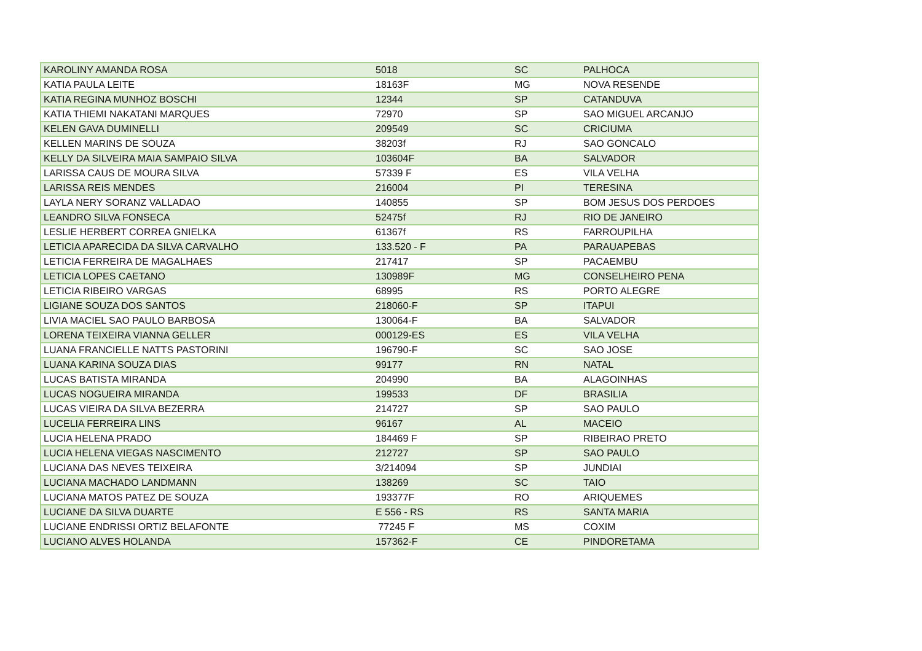| KAROLINY AMANDA ROSA | 5018 | SC | PALHOCA |
| KATIA PAULA LEITE | 18163F | MG | NOVA RESENDE |
| KATIA REGINA MUNHOZ BOSCHI | 12344 | SP | CATANDUVA |
| KATIA THIEMI NAKATANI MARQUES | 72970 | SP | SAO MIGUEL ARCANJO |
| KELEN GAVA DUMINELLI | 209549 | SC | CRICIUMA |
| KELLEN MARINS DE SOUZA | 38203f | RJ | SAO GONCALO |
| KELLY DA SILVEIRA MAIA SAMPAIO SILVA | 103604F | BA | SALVADOR |
| LARISSA CAUS DE MOURA SILVA | 57339 F | ES | VILA VELHA |
| LARISSA REIS MENDES | 216004 | PI | TERESINA |
| LAYLA NERY SORANZ VALLADAO | 140855 | SP | BOM JESUS DOS PERDOES |
| LEANDRO SILVA FONSECA | 52475f | RJ | RIO DE JANEIRO |
| LESLIE HERBERT CORREA GNIELKA | 61367f | RS | FARROUPILHA |
| LETICIA APARECIDA DA SILVA CARVALHO | 133.520 - F | PA | PARAUAPEBAS |
| LETICIA FERREIRA DE MAGALHAES | 217417 | SP | PACAEMBU |
| LETICIA LOPES CAETANO | 130989F | MG | CONSELHEIRO PENA |
| LETICIA RIBEIRO VARGAS | 68995 | RS | PORTO ALEGRE |
| LIGIANE SOUZA DOS SANTOS | 218060-F | SP | ITAPUI |
| LIVIA MACIEL SAO PAULO BARBOSA | 130064-F | BA | SALVADOR |
| LORENA TEIXEIRA VIANNA GELLER | 000129-ES | ES | VILA VELHA |
| LUANA FRANCIELLE NATTS PASTORINI | 196790-F | SC | SAO JOSE |
| LUANA KARINA SOUZA DIAS | 99177 | RN | NATAL |
| LUCAS BATISTA MIRANDA | 204990 | BA | ALAGOINHAS |
| LUCAS NOGUEIRA MIRANDA | 199533 | DF | BRASILIA |
| LUCAS VIEIRA DA SILVA BEZERRA | 214727 | SP | SAO PAULO |
| LUCELIA FERREIRA LINS | 96167 | AL | MACEIO |
| LUCIA HELENA PRADO | 184469 F | SP | RIBEIRAO PRETO |
| LUCIA HELENA VIEGAS NASCIMENTO | 212727 | SP | SAO PAULO |
| LUCIANA DAS NEVES TEIXEIRA | 3/214094 | SP | JUNDIAI |
| LUCIANA MACHADO LANDMANN | 138269 | SC | TAIO |
| LUCIANA MATOS PATEZ DE SOUZA | 193377F | RO | ARIQUEMES |
| LUCIANE DA SILVA DUARTE | E 556 - RS | RS | SANTA MARIA |
| LUCIANE ENDRISSI ORTIZ BELAFONTE | 77245 F | MS | COXIM |
| LUCIANO ALVES HOLANDA | 157362-F | CE | PINDORETAMA |